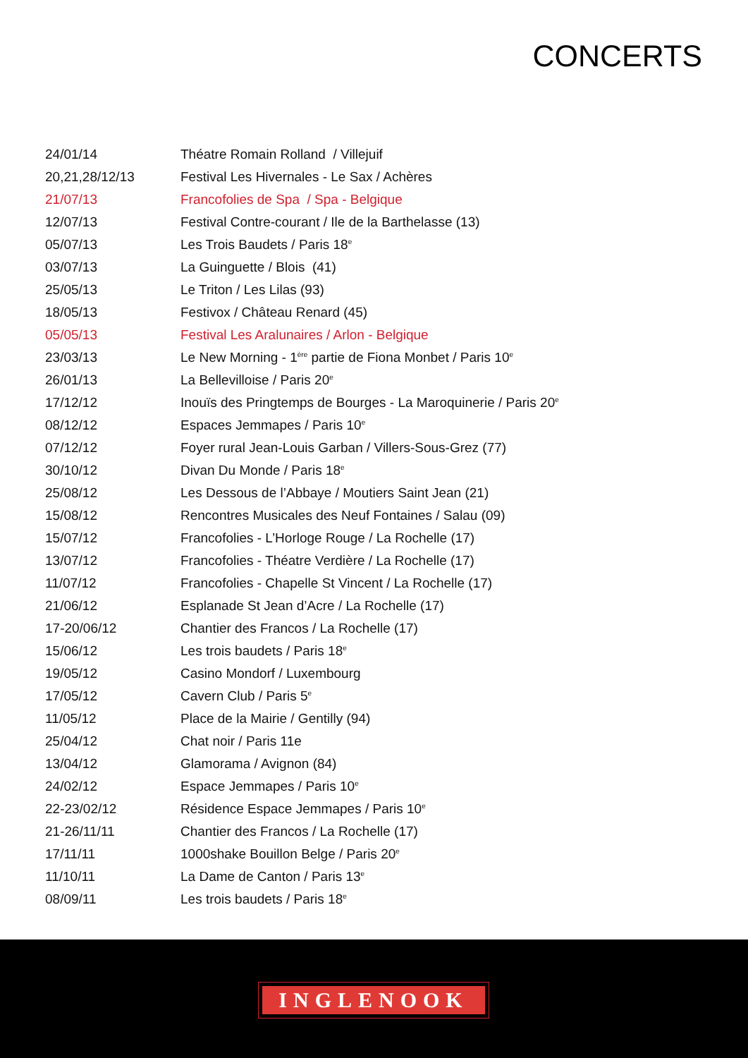CONCERTS
| 24/01/14 | Théatre Romain Rolland / Villejuif |
| 20,21,28/12/13 | Festival Les Hivernales - Le Sax / Achères |
| 21/07/13 | Francofolies de Spa / Spa - Belgique |
| 12/07/13 | Festival Contre-courant / Ile de la Barthelasse (13) |
| 05/07/13 | Les Trois Baudets / Paris 18<sup>e</sup> |
| 03/07/13 | La Guinguette / Blois (41) |
| 25/05/13 | Le Triton / Les Lilas (93) |
| 18/05/13 | Festivox / Château Renard (45) |
| 05/05/13 | Festival Les Aralunaires / Arlon - Belgique |
| 23/03/13 | Le New Morning - 1<sup>ère</sup> partie de Fiona Monbet / Paris 10<sup>e</sup> |
| 26/01/13 | La Bellevilloise / Paris 20<sup>e</sup> |
| 17/12/12 | Inouïs des Pringtemps de Bourges - La Maroquinerie / Paris 20<sup>e</sup> |
| 08/12/12 | Espaces Jemmapes / Paris 10<sup>e</sup> |
| 07/12/12 | Foyer rural Jean-Louis Garban / Villers-Sous-Grez (77) |
| 30/10/12 | Divan Du Monde / Paris 18<sup>e</sup> |
| 25/08/12 | Les Dessous de l’Abbaye / Moutiers Saint Jean (21) |
| 15/08/12 | Rencontres Musicales des Neuf Fontaines / Salau (09) |
| 15/07/12 | Francofolies - L’Horloge Rouge / La Rochelle (17) |
| 13/07/12 | Francofolies - Théatre Verdière / La Rochelle (17) |
| 11/07/12 | Francofolies - Chapelle St Vincent / La Rochelle (17) |
| 21/06/12 | Esplanade St Jean d’Acre / La Rochelle (17) |
| 17-20/06/12 | Chantier des Francos / La Rochelle (17) |
| 15/06/12 | Les trois baudets / Paris 18<sup>e</sup> |
| 19/05/12 | Casino Mondorf / Luxembourg |
| 17/05/12 | Cavern Club / Paris 5<sup>e</sup> |
| 11/05/12 | Place de la Mairie / Gentilly (94) |
| 25/04/12 | Chat noir / Paris 11e |
| 13/04/12 | Glamorama / Avignon (84) |
| 24/02/12 | Espace Jemmapes / Paris 10<sup>e</sup> |
| 22-23/02/12 | Résidence Espace Jemmapes / Paris 10<sup>e</sup> |
| 21-26/11/11 | Chantier des Francos / La Rochelle (17) |
| 17/11/11 | 1000shake Bouillon Belge / Paris 20<sup>e</sup> |
| 11/10/11 | La Dame de Canton / Paris 13<sup>e</sup> |
| 08/09/11 | Les trois baudets / Paris 18<sup>e</sup> |
INGLENOOK